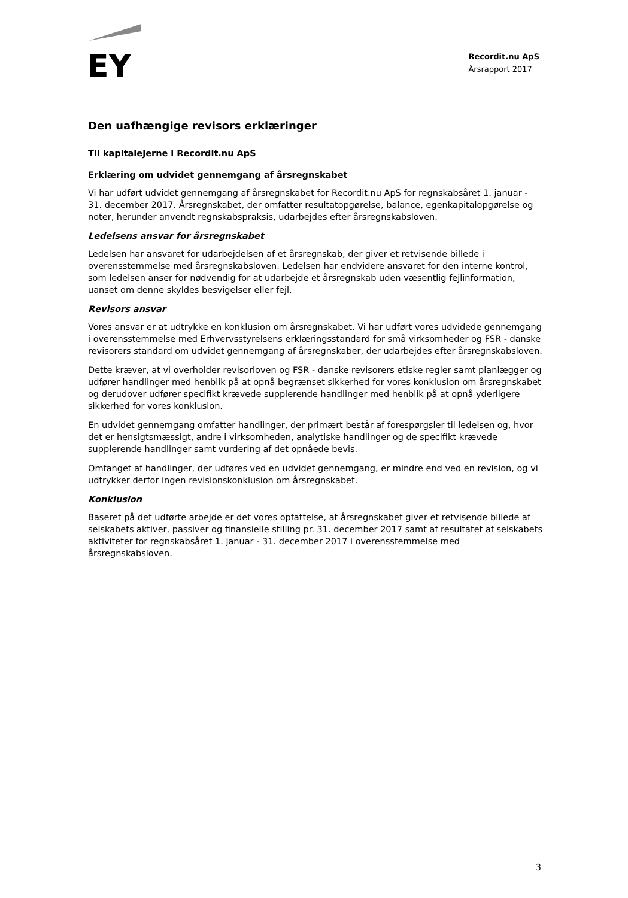EY
Recordit.nu ApS
Årsrapport 2017
Den uafhængige revisors erklæringer
Til kapitalejerne i Recordit.nu ApS
Erklæring om udvidet gennemgang af årsregnskabet
Vi har udført udvidet gennemgang af årsregnskabet for Recordit.nu ApS for regnskabsåret 1. januar - 31. december 2017. Årsregnskabet, der omfatter resultatopgørelse, balance, egenkapitalopgørelse og noter, herunder anvendt regnskabspraksis, udarbejdes efter årsregnskabsloven.
Ledelsens ansvar for årsregnskabet
Ledelsen har ansvaret for udarbejdelsen af et årsregnskab, der giver et retvisende billede i overensstemmelse med årsregnskabsloven. Ledelsen har endvidere ansvaret for den interne kontrol, som ledelsen anser for nødvendig for at udarbejde et årsregnskab uden væsentlig fejlinformation, uanset om denne skyldes besvigelser eller fejl.
Revisors ansvar
Vores ansvar er at udtrykke en konklusion om årsregnskabet. Vi har udført vores udvidede gennemgang i overensstemmelse med Erhvervsstyrelsens erklæringsstandard for små virksomheder og FSR - danske revisorers standard om udvidet gennemgang af årsregnskaber, der udarbejdes efter årsregnskabsloven.
Dette kræver, at vi overholder revisorloven og FSR - danske revisorers etiske regler samt planlægger og udfører handlinger med henblik på at opnå begrænset sikkerhed for vores konklusion om årsregnskabet og derudover udfører specifikt krævede supplerende handlinger med henblik på at opnå yderligere sikkerhed for vores konklusion.
En udvidet gennemgang omfatter handlinger, der primært består af forespørgsler til ledelsen og, hvor det er hensigtsmæssigt, andre i virksomheden, analytiske handlinger og de specifikt krævede supplerende handlinger samt vurdering af det opnåede bevis.
Omfanget af handlinger, der udføres ved en udvidet gennemgang, er mindre end ved en revision, og vi udtrykker derfor ingen revisionskonklusion om årsregnskabet.
Konklusion
Baseret på det udførte arbejde er det vores opfattelse, at årsregnskabet giver et retvisende billede af selskabets aktiver, passiver og finansielle stilling pr. 31. december 2017 samt af resultatet af selskabets aktiviteter for regnskabsåret 1. januar - 31. december 2017 i overensstemmelse med årsregnskabsloven.
3